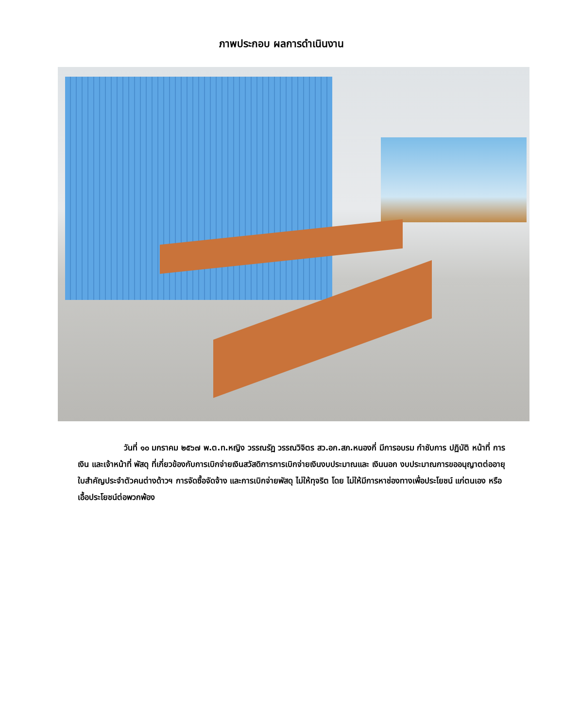ภาพประกอบ ผลการดำเนินงาน
วันที่ ๑๐ มกราคม ๒๕๖๗ พ.ต.ท.หญิง วรรณรัฏ วรรณวิจิตร สว.อก.สภ.หนองกี่ มีการอบรม กำชับการ ปฏิบัติ หน้าที่ การเงิน และเจ้าหน้าที่ พัสดุ ที่เกี่ยวข้องกับการเบิกจ่ายเงินสวัสดิการการเบิกจ่ายเงินงบประมาณและ เงินนอก งบประมาณการขออนุญาตต่ออายุใบสำคัญประจำตัวคนต่างด้าวฯ การจัดซื้อจัดจ้าง และการเบิกจ่ายพัสดุ ไม่ให้ทุจริต โดย ไม่ให้มีการหาช่องทางเพื่อประโยชน์ แก่ตนเอง หรือเอื้อประโยชน์ต่อพวกพ้อง